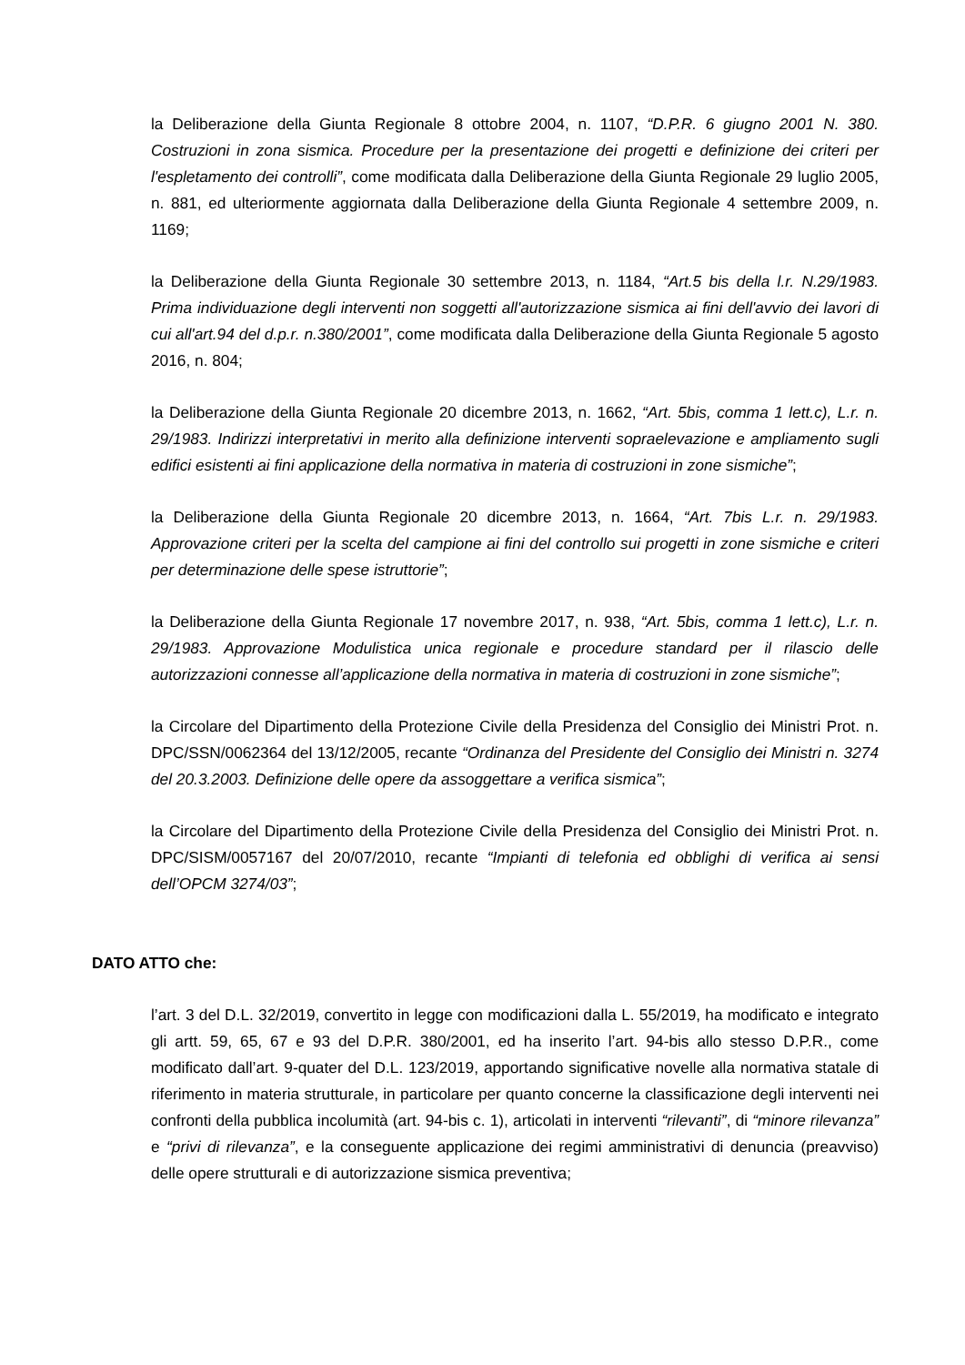la Deliberazione della Giunta Regionale 8 ottobre 2004, n. 1107, “D.P.R. 6 giugno 2001 N. 380. Costruzioni in zona sismica. Procedure per la presentazione dei progetti e definizione dei criteri per l'espletamento dei controlli”, come modificata dalla Deliberazione della Giunta Regionale 29 luglio 2005, n. 881, ed ulteriormente aggiornata dalla Deliberazione della Giunta Regionale 4 settembre 2009, n. 1169;
la Deliberazione della Giunta Regionale 30 settembre 2013, n. 1184, “Art.5 bis della l.r. N.29/1983. Prima individuazione degli interventi non soggetti all'autorizzazione sismica ai fini dell'avvio dei lavori di cui all'art.94 del d.p.r. n.380/2001”, come modificata dalla Deliberazione della Giunta Regionale 5 agosto 2016, n. 804;
la Deliberazione della Giunta Regionale 20 dicembre 2013, n. 1662, “Art. 5bis, comma 1 lett.c), L.r. n. 29/1983. Indirizzi interpretativi in merito alla definizione interventi sopraelevazione e ampliamento sugli edifici esistenti ai fini applicazione della normativa in materia di costruzioni in zone sismiche”;
la Deliberazione della Giunta Regionale 20 dicembre 2013, n. 1664, “Art. 7bis L.r. n. 29/1983. Approvazione criteri per la scelta del campione ai fini del controllo sui progetti in zone sismiche e criteri per determinazione delle spese istruttorie”;
la Deliberazione della Giunta Regionale 17 novembre 2017, n. 938, “Art. 5bis, comma 1 lett.c), L.r. n. 29/1983. Approvazione Modulistica unica regionale e procedure standard per il rilascio delle autorizzazioni connesse all’applicazione della normativa in materia di costruzioni in zone sismiche”;
la Circolare del Dipartimento della Protezione Civile della Presidenza del Consiglio dei Ministri Prot. n. DPC/SSN/0062364 del 13/12/2005, recante “Ordinanza del Presidente del Consiglio dei Ministri n. 3274 del 20.3.2003. Definizione delle opere da assoggettare a verifica sismica”;
la Circolare del Dipartimento della Protezione Civile della Presidenza del Consiglio dei Ministri Prot. n. DPC/SISM/0057167 del 20/07/2010, recante “Impianti di telefonia ed obblighi di verifica ai sensi dell’OPCM 3274/03”;
DATO ATTO che:
l’art. 3 del D.L. 32/2019, convertito in legge con modificazioni dalla L. 55/2019, ha modificato e integrato gli artt. 59, 65, 67 e 93 del D.P.R. 380/2001, ed ha inserito l’art. 94-bis allo stesso D.P.R., come modificato dall’art. 9-quater del D.L. 123/2019, apportando significative novelle alla normativa statale di riferimento in materia strutturale, in particolare per quanto concerne la classificazione degli interventi nei confronti della pubblica incolumità (art. 94-bis c. 1), articolati in interventi “rilevanti”, di “minore rilevanza” e “privi di rilevanza”, e la conseguente applicazione dei regimi amministrativi di denuncia (preavviso) delle opere strutturali e di autorizzazione sismica preventiva;